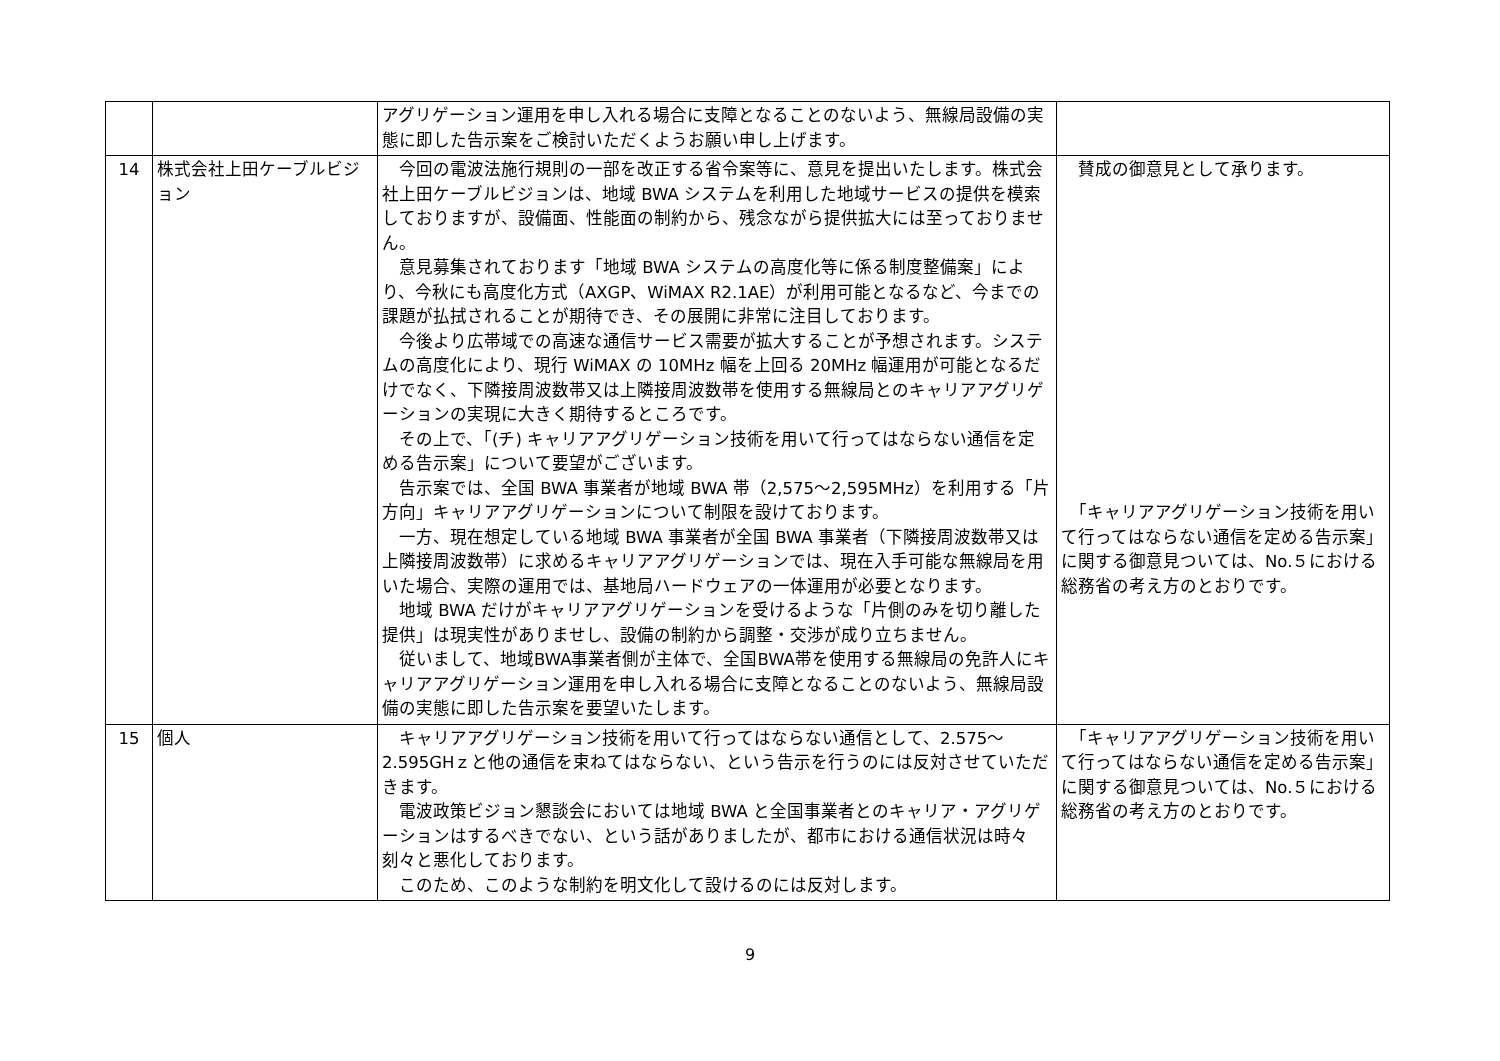| | | アグリゲーション運用を申し入れる場合に支障となることのないよう、無線局設備の実態に即した告示案をご検討いただくようお願い申し上げます。 | |
| 14 | 株式会社上田ケーブルビジョン | 今回の電波法施行規則の一部を改正する省令案等に、意見を提出いたします。株式会社上田ケーブルビジョンは、地域 BWA システムを利用した地域サービスの提供を模索しておりますが、設備面、性能面の制約から、残念ながら提供拡大には至っておりません。 意見募集されております「地域 BWA システムの高度化等に係る制度整備案」により、今秋にも高度化方式（AXGP、WiMAX R2.1AE）が利用可能となるなど、今までの課題が払拭されることが期待でき、その展開に非常に注目しております。 今後より広帯域での高速な通信サービス需要が拡大することが予想されます。システムの高度化により、現行 WiMAX の 10MHz 幅を上回る 20MHz 幅運用が可能となるだけでなく、下隣接周波数帯又は上隣接周波数帯を使用する無線局とのキャリアアグリゲーションの実現に大きく期待するところです。 その上で、「(チ) キャリアアグリゲーション技術を用いて行ってはならない通信を定める告示案」について要望がございます。 告示案では、全国 BWA 事業者が地域 BWA 帯（2,575～2,595MHz）を利用する「片方向」キャリアアグリゲーションについて制限を設けております。 一方、現在想定している地域 BWA 事業者が全国 BWA 事業者（下隣接周波数帯又は上隣接周波数帯）に求めるキャリアアグリゲーションでは、現在入手可能な無線局を用いた場合、実際の運用では、基地局ハードウェアの一体運用が必要となります。 地域 BWA だけがキャリアアグリゲーションを受けるような「片側のみを切り離した提供」は現実性がありませし、設備の制約から調整・交渉が成り立ちません。 従いまして、地域BWA事業者側が主体で、全国BWA帯を使用する無線局の免許人にキャリアアグリゲーション運用を申し入れる場合に支障となることのないよう、無線局設備の実態に即した告示案を要望いたします。 | 賛成の御意見として承ります。 「キャリアアグリゲーション技術を用いて行ってはならない通信を定める告示案」に関する御意見ついては、No.５における総務省の考え方のとおりです。 |
| 15 | 個人 | キャリアアグリゲーション技術を用いて行ってはならない通信として、2.575～2.595GHｚと他の通信を束ねてはならない、という告示を行うのには反対させていただきます。 電波政策ビジョン懇談会においては地域 BWA と全国事業者とのキャリア・アグリゲーションはするべきでない、という話がありましたが、都市における通信状況は時々刻々と悪化しております。 このため、このような制約を明文化して設けるのには反対します。 | 「キャリアアグリゲーション技術を用いて行ってはならない通信を定める告示案」に関する御意見ついては、No.５における総務省の考え方のとおりです。 |
9